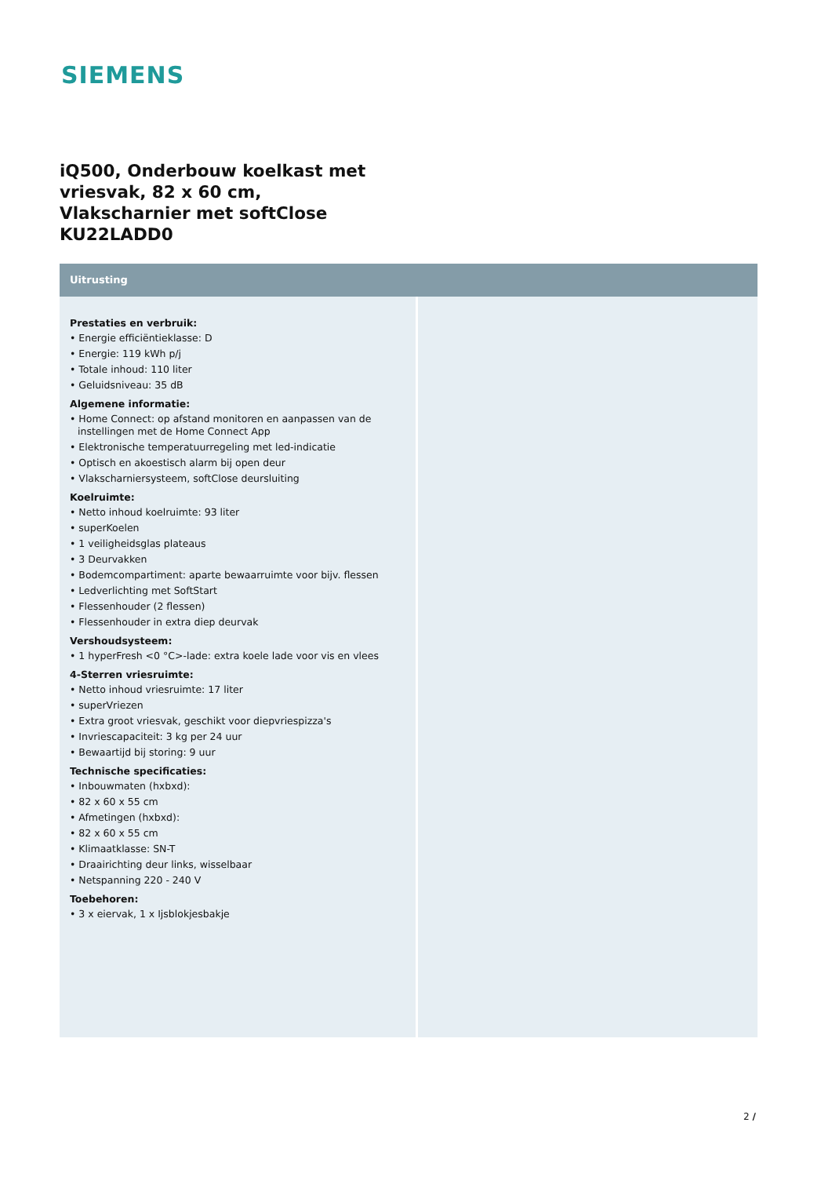SIEMENS
iQ500, Onderbouw koelkast met
vriesvak, 82 x 60 cm,
Vlakscharnier met softClose
KU22LADD0
Uitrusting
Prestaties en verbruik:
• Energie efficiëntieklasse: D
• Energie: 119 kWh p/j
• Totale inhoud: 110 liter
• Geluidsniveau: 35 dB
Algemene informatie:
• Home Connect: op afstand monitoren en aanpassen van de instellingen met de Home Connect App
• Elektronische temperatuurregeling met led-indicatie
• Optisch en akoestisch alarm bij open deur
• Vlakscharniersysteem, softClose deursluiting
Koelruimte:
• Netto inhoud koelruimte: 93 liter
• superKoelen
• 1 veiligheidsglas plateaus
• 3 Deurvakken
• Bodemcompartiment: aparte bewaarruimte voor bijv. flessen
• Ledverlichting met SoftStart
• Flessenhouder (2 flessen)
• Flessenhouder in extra diep deurvak
Vershoudsysteem:
• 1 hyperFresh <0 °C>-lade: extra koele lade voor vis en vlees
4-Sterren vriesruimte:
• Netto inhoud vriesruimte: 17 liter
• superVriezen
• Extra groot vriesvak, geschikt voor diepvriespizza's
• Invriescapaciteit: 3 kg per 24 uur
• Bewaartijd bij storing: 9 uur
Technische specificaties:
• Inbouwmaten (hxbxd):
• 82 x 60 x 55 cm
• Afmetingen (hxbxd):
• 82 x 60 x 55 cm
• Klimaatklasse: SN-T
• Draairichting deur links, wisselbaar
• Netspanning 220 - 240 V
Toebehoren:
• 3 x eiervak, 1 x Ijsblokjesbakje
2 /